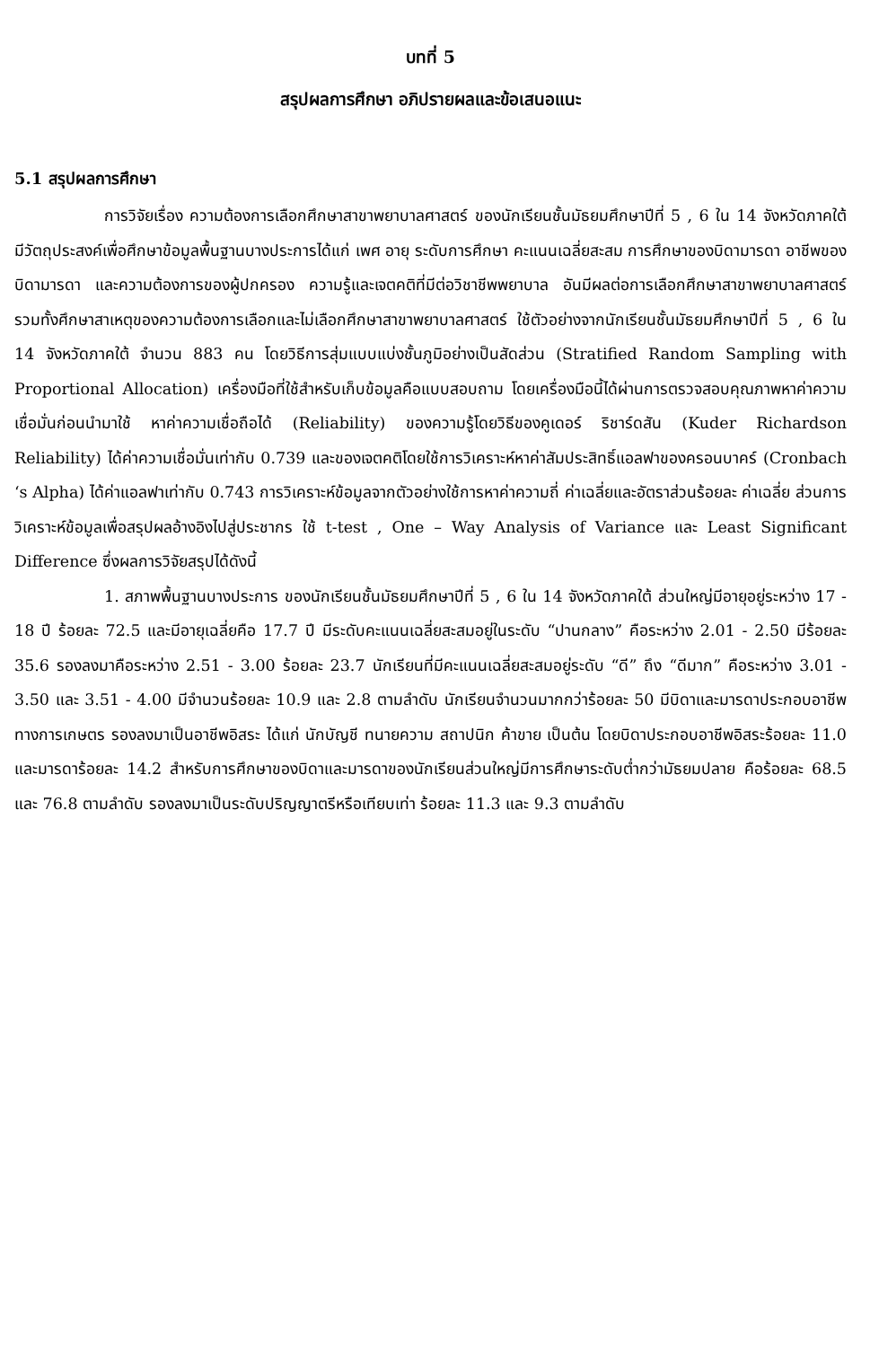บทที่ 5
สรุปผลการศึกษา อภิปรายผลและข้อเสนอแนะ
5.1 สรุปผลการศึกษา
การวิจัยเรื่อง ความต้องการเลือกศึกษาสาขาพยาบาลศาสตร์ ของนักเรียนชั้นมัธยมศึกษาปีที่ 5 , 6 ใน 14 จังหวัดภาคใต้ มีวัตถุประสงค์เพื่อศึกษาข้อมูลพื้นฐานบางประการได้แก่ เพศ อายุ ระดับการศึกษา คะแนนเฉลี่ยสะสม การศึกษาของบิดามารดา อาชีพของบิดามารดา และความต้องการของผู้ปกครอง ความรู้และเจตคติที่มีต่อวิชาชีพพยาบาล อันมีผลต่อการเลือกศึกษาสาขาพยาบาลศาสตร์ รวมทั้งศึกษาสาเหตุของความต้องการเลือกและไม่เลือกศึกษาสาขาพยาบาลศาสตร์ ใช้ตัวอย่างจากนักเรียนชั้นมัธยมศึกษาปีที่ 5 , 6 ใน 14 จังหวัดภาคใต้ จำนวน 883 คน โดยวิธีการสุ่มแบบแบ่งชั้นภูมิอย่างเป็นสัดส่วน (Stratified Random Sampling with Proportional Allocation) เครื่องมือที่ใช้สำหรับเก็บข้อมูลคือแบบสอบถาม โดยเครื่องมือนี้ได้ผ่านการตรวจสอบคุณภาพหาค่าความเชื่อมั่นก่อนนำมาใช้ หาค่าความเชื่อถือได้ (Reliability) ของความรู้โดยวิธีของคูเดอร์ ริชาร์ดสัน (Kuder Richardson Reliability) ได้ค่าความเชื่อมั่นเท่ากับ 0.739 และของเจตคติโดยใช้การวิเคราะห์หาค่าสัมประสิทธิ์แอลฟาของครอนบาคร์ (Cronbach ‘s Alpha) ได้ค่าแอลฟาเท่ากับ 0.743 การวิเคราะห์ข้อมูลจากตัวอย่างใช้การหาค่าความถี่ ค่าเฉลี่ยและอัตราส่วนร้อยละ ค่าเฉลี่ย ส่วนการวิเคราะห์ข้อมูลเพื่อสรุปผลอ้างอิงไปสู่ประชากร ใช้ t-test , One – Way Analysis of Variance และ Least Significant Difference ซึ่งผลการวิจัยสรุปได้ดังนี้
1. สภาพพื้นฐานบางประการ ของนักเรียนชั้นมัธยมศึกษาปีที่ 5 , 6 ใน 14 จังหวัดภาคใต้ ส่วนใหญ่มีอายุอยู่ระหว่าง 17 - 18 ปี ร้อยละ 72.5 และมีอายุเฉลี่ยคือ 17.7 ปี มีระดับคะแนนเฉลี่ยสะสมอยู่ในระดับ “ปานกลาง” คือระหว่าง 2.01 - 2.50 มีร้อยละ 35.6 รองลงมาคือระหว่าง 2.51 - 3.00 ร้อยละ 23.7 นักเรียนที่มีคะแนนเฉลี่ยสะสมอยู่ระดับ “ดี” ถึง “ดีมาก” คือระหว่าง 3.01 - 3.50 และ 3.51 - 4.00 มีจำนวนร้อยละ 10.9 และ 2.8 ตามลำดับ นักเรียนจำนวนมากกว่าร้อยละ 50 มีบิดาและมารดาประกอบอาชีพทางการเกษตร รองลงมาเป็นอาชีพอิสระ ได้แก่ นักบัญชี ทนายความ สถาปนิก ค้าขาย เป็นต้น โดยบิดาประกอบอาชีพอิสระร้อยละ 11.0 และมารดาร้อยละ 14.2 สำหรับการศึกษาของบิดาและมารดาของนักเรียนส่วนใหญ่มีการศึกษาระดับต่ำกว่ามัธยมปลาย คือร้อยละ 68.5 และ 76.8 ตามลำดับ รองลงมาเป็นระดับปริญญาตรีหรือเทียบเท่า ร้อยละ 11.3 และ 9.3 ตามลำดับ